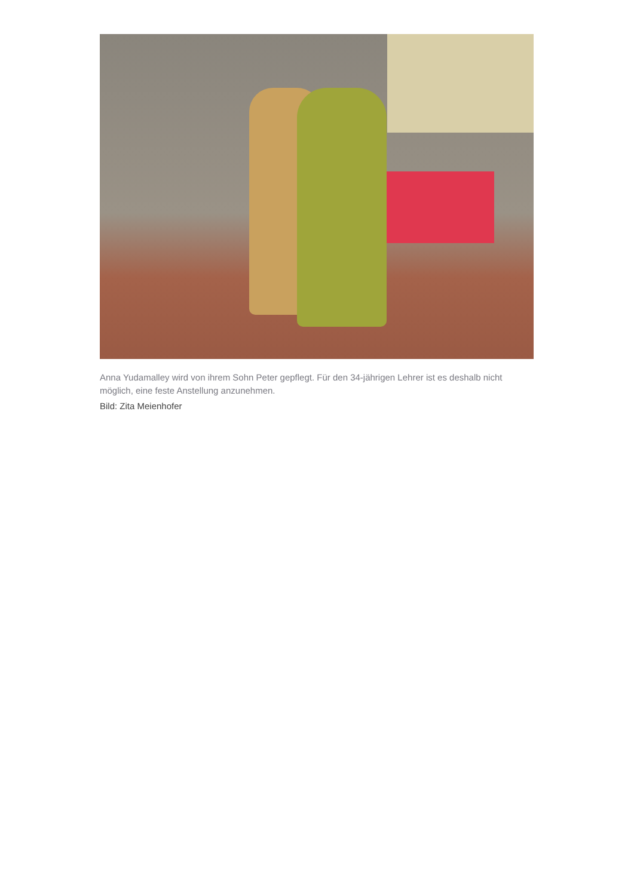Anna Yudamalley wird von ihrem Sohn Peter gepflegt. Für den 34-jährigen Lehrer ist es deshalb nicht möglich, eine feste Anstellung anzunehmen.
Bild: Zita Meienhofer